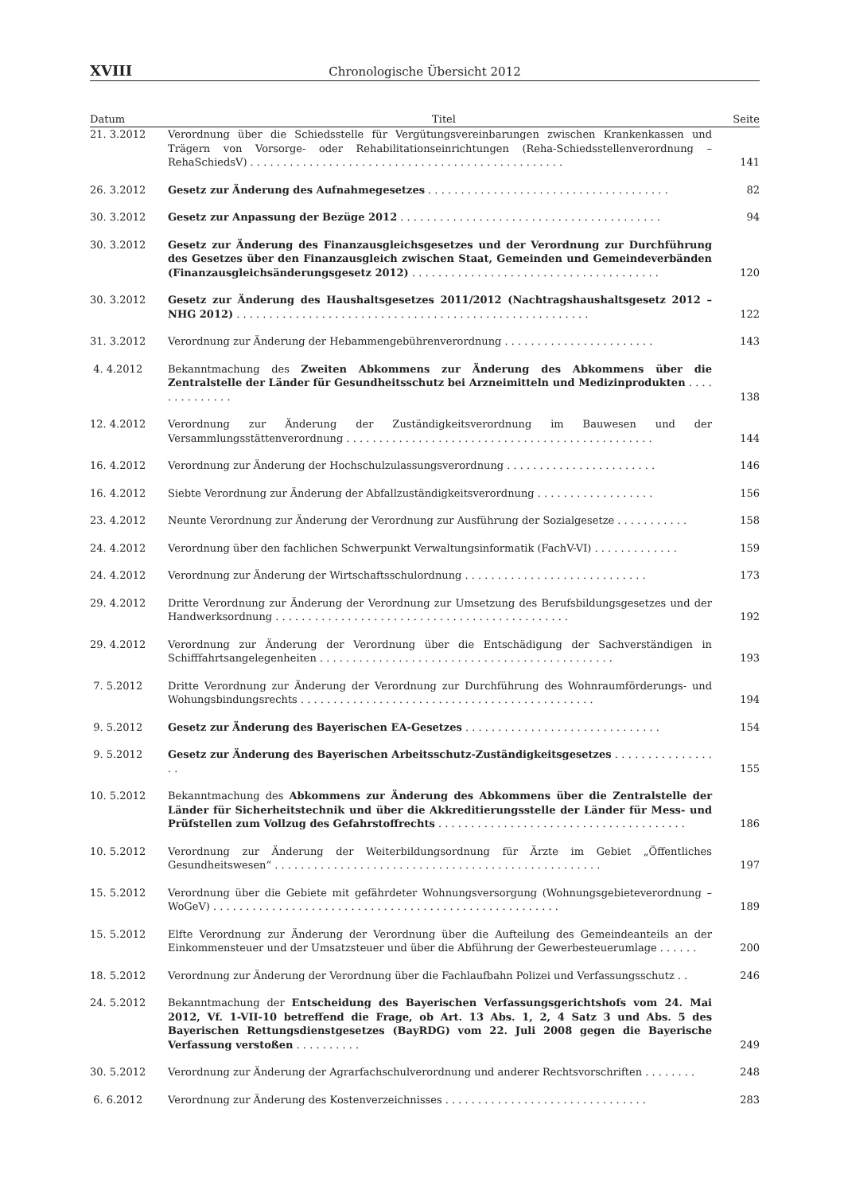XVIII Chronologische Übersicht 2012
| Datum | Titel | Seite |
| --- | --- | --- |
| 21. 3.2012 | Verordnung über die Schiedsstelle für Vergütungsvereinbarungen zwischen Krankenkassen und Trägern von Vorsorge- oder Rehabilitationseinrichtungen (Reha-Schiedsstellenverordnung – RehaSchiedsV) . . . . . . . . . . . . . . . . . . . . . . . . . . . . . . . . . . . . . . . . . . . . . . . . | 141 |
| 26. 3.2012 | Gesetz zur Änderung des Aufnahmegesetzes . . . . . . . . . . . . . . . . . . . . . . . . . . . . . . . . . . . . . | 82 |
| 30. 3.2012 | Gesetz zur Anpassung der Bezüge 2012 . . . . . . . . . . . . . . . . . . . . . . . . . . . . . . . . . . . . . . . . | 94 |
| 30. 3.2012 | Gesetz zur Änderung des Finanzausgleichsgesetzes und der Verordnung zur Durchführung des Gesetzes über den Finanzausgleich zwischen Staat, Gemeinden und Gemeindeverbänden (Finanzausgleichsänderungsgesetz 2012) . . . . . . . . . . . . . . . . . . . . . . . . . . . . . . . . . . . . . . | 120 |
| 30. 3.2012 | Gesetz zur Änderung des Haushaltsgesetzes 2011/2012 (Nachtragshaushaltsgesetz 2012 – NHG 2012) . . . . . . . . . . . . . . . . . . . . . . . . . . . . . . . . . . . . . . . . . . . . . . . . . . . . . . | 122 |
| 31. 3.2012 | Verordnung zur Änderung der Hebammengebührenverordnung . . . . . . . . . . . . . . . . . . . . . . . | 143 |
| 4. 4.2012 | Bekanntmachung des Zweiten Abkommens zur Änderung des Abkommens über die Zentralstelle der Länder für Gesundheitsschutz bei Arzneimitteln und Medizinprodukten . . . . . . . . . . . . . . | 138 |
| 12. 4.2012 | Verordnung zur Änderung der Zuständigkeitsverordnung im Bauwesen und der Versammlungsstättenverordnung . . . . . . . . . . . . . . . . . . . . . . . . . . . . . . . . . . . . . . . . . . . . . . . | 144 |
| 16. 4.2012 | Verordnung zur Änderung der Hochschulzulassungsverordnung . . . . . . . . . . . . . . . . . . . . . . . | 146 |
| 16. 4.2012 | Siebte Verordnung zur Änderung der Abfallzuständigkeitsverordnung . . . . . . . . . . . . . . . . . . | 156 |
| 23. 4.2012 | Neunte Verordnung zur Änderung der Verordnung zur Ausführung der Sozialgesetze . . . . . . . . . . . | 158 |
| 24. 4.2012 | Verordnung über den fachlichen Schwerpunkt Verwaltungsinformatik (FachV-VI) . . . . . . . . . . . . . | 159 |
| 24. 4.2012 | Verordnung zur Änderung der Wirtschaftsschulordnung . . . . . . . . . . . . . . . . . . . . . . . . . . . . | 173 |
| 29. 4.2012 | Dritte Verordnung zur Änderung der Verordnung zur Umsetzung des Berufsbildungsgesetzes und der Handwerksordnung . . . . . . . . . . . . . . . . . . . . . . . . . . . . . . . . . . . . . . . . . . . . . | 192 |
| 29. 4.2012 | Verordnung zur Änderung der Verordnung über die Entschädigung der Sachverständigen in Schifffahrtsangelegenheiten . . . . . . . . . . . . . . . . . . . . . . . . . . . . . . . . . . . . . . . . . . . . . | 193 |
| 7. 5.2012 | Dritte Verordnung zur Änderung der Verordnung zur Durchführung des Wohnraumförderungs- und Wohungsbindungsrechts . . . . . . . . . . . . . . . . . . . . . . . . . . . . . . . . . . . . . . . . . . . . . | 194 |
| 9. 5.2012 | Gesetz zur Änderung des Bayerischen EA-Gesetzes . . . . . . . . . . . . . . . . . . . . . . . . . . . . . . | 154 |
| 9. 5.2012 | Gesetz zur Änderung des Bayerischen Arbeitsschutz-Zuständigkeitsgesetzes . . . . . . . . . . . . . . . . . | 155 |
| 10. 5.2012 | Bekanntmachung des Abkommens zur Änderung des Abkommens über die Zentralstelle der Länder für Sicherheitstechnik und über die Akkreditierungsstelle der Länder für Mess- und Prüfstellen zum Vollzug des Gefahrstoffrechts . . . . . . . . . . . . . . . . . . . . . . . . . . . . . . . . . . . . . . | 186 |
| 10. 5.2012 | Verordnung zur Änderung der Weiterbildungsordnung für Ärzte im Gebiet „Öffentliches Gesundheitswesen“ . . . . . . . . . . . . . . . . . . . . . . . . . . . . . . . . . . . . . . . . . . . . . . . . . . | 197 |
| 15. 5.2012 | Verordnung über die Gebiete mit gefährdeter Wohnungsversorgung (Wohnungsgebieteverordnung – WoGeV) . . . . . . . . . . . . . . . . . . . . . . . . . . . . . . . . . . . . . . . . . . . . . . . . . . . . . | 189 |
| 15. 5.2012 | Elfte Verordnung zur Änderung der Verordnung über die Aufteilung des Gemeindeanteils an der Einkommensteuer und der Umsatzsteuer und über die Abführung der Gewerbesteuerumlage . . . . . . | 200 |
| 18. 5.2012 | Verordnung zur Änderung der Verordnung über die Fachlaufbahn Polizei und Verfassungsschutz . . | 246 |
| 24. 5.2012 | Bekanntmachung der Entscheidung des Bayerischen Verfassungsgerichtshofs vom 24. Mai 2012, Vf. 1-VII-10 betreffend die Frage, ob Art. 13 Abs. 1, 2, 4 Satz 3 und Abs. 5 des Bayerischen Rettungsdienstgesetzes (BayRDG) vom 22. Juli 2008 gegen die Bayerische Verfassung verstoßen . . . . . . . . . . | 249 |
| 30. 5.2012 | Verordnung zur Änderung der Agrarfachschulverordnung und anderer Rechtsvorschriften . . . . . . . . | 248 |
| 6. 6.2012 | Verordnung zur Änderung des Kostenverzeichnisses . . . . . . . . . . . . . . . . . . . . . . . . . . . . . . . | 283 |